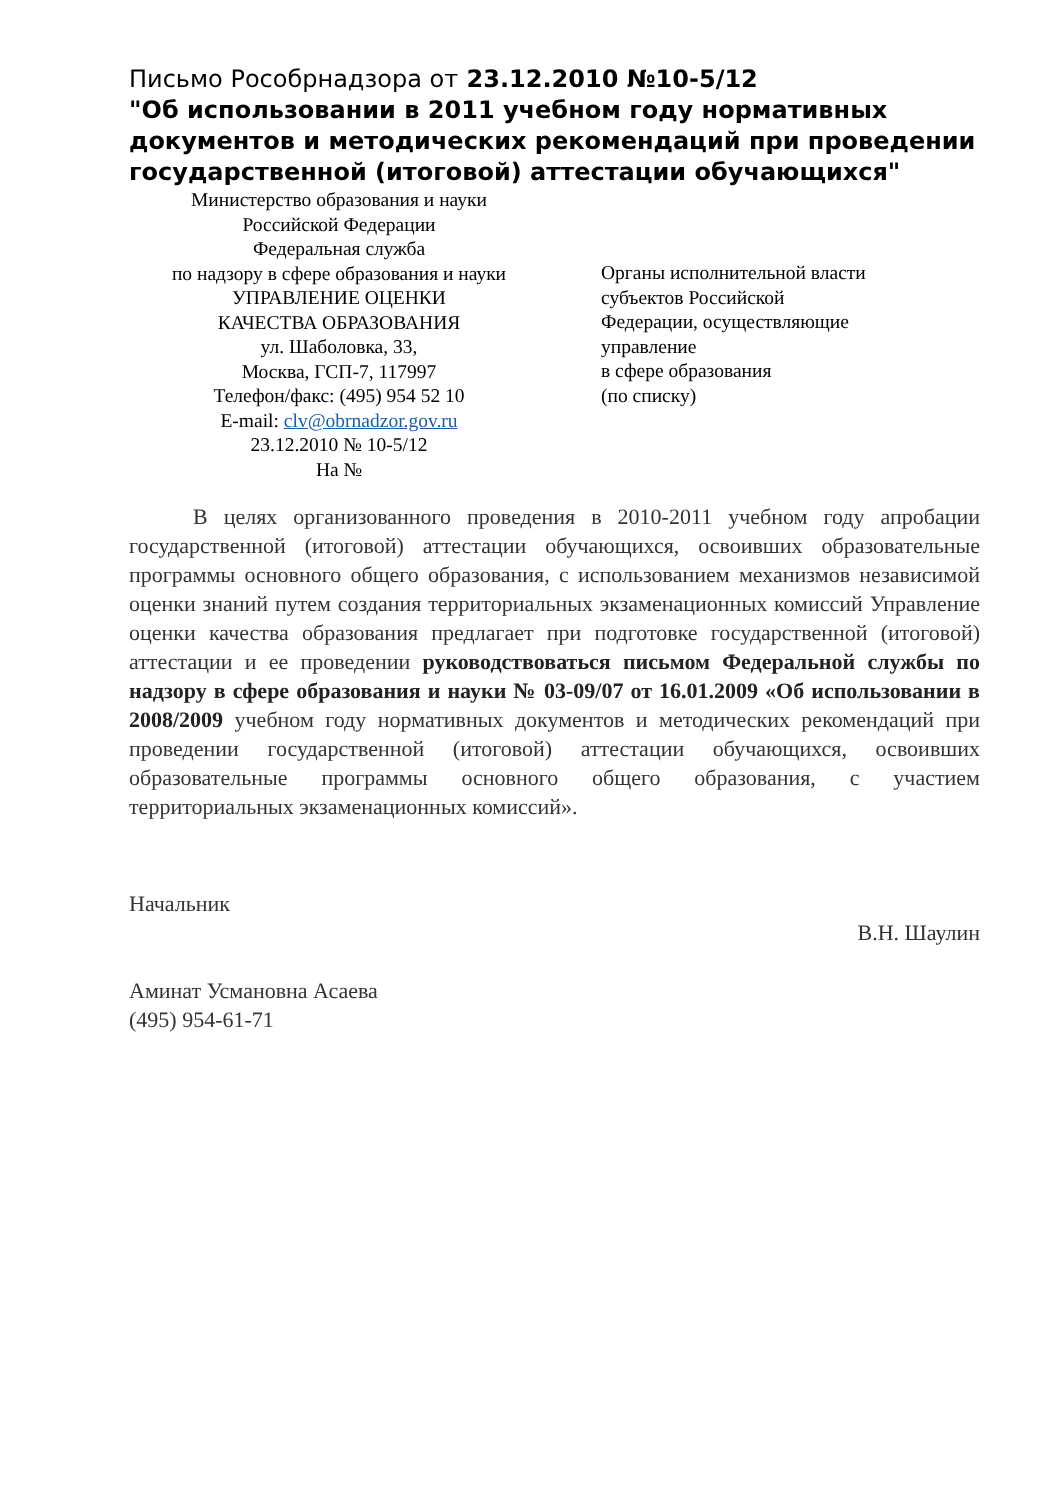Письмо Рособрнадзора от 23.12.2010 №10-5/12
"Об использовании в 2011 учебном году нормативных документов и методических рекомендаций при проведении государственной (итоговой) аттестации обучающихся"
Министерство образования и науки
Российской Федерации
Федеральная служба
по надзору в сфере образования и науки
УПРАВЛЕНИЕ ОЦЕНКИ
КАЧЕСТВА ОБРАЗОВАНИЯ
ул. Шаболовка, 33,
Москва, ГСП-7, 117997
Телефон/факс: (495) 954 52 10
E-mail: clv@obrnadzor.gov.ru
23.12.2010 № 10-5/12
На №
Органы исполнительной власти
субъектов Российской
Федерации, осуществляющие
управление
в сфере образования
(по списку)
В целях организованного проведения в 2010-2011 учебном году апробации государственной (итоговой) аттестации обучающихся, освоивших образовательные программы основного общего образования, с использованием механизмов независимой оценки знаний путем создания территориальных экзаменационных комиссий Управление оценки качества образования предлагает при подготовке государственной (итоговой) аттестации и ее проведении руководствоваться письмом Федеральной службы по надзору в сфере образования и науки № 03-09/07 от 16.01.2009 «Об использовании в 2008/2009 учебном году нормативных документов и методических рекомендаций при проведении государственной (итоговой) аттестации обучающихся, освоивших образовательные программы основного общего образования, с участием территориальных экзаменационных комиссий».
Начальник
В.Н. Шаулин
Аминат Усмановна Асаева
(495) 954-61-71